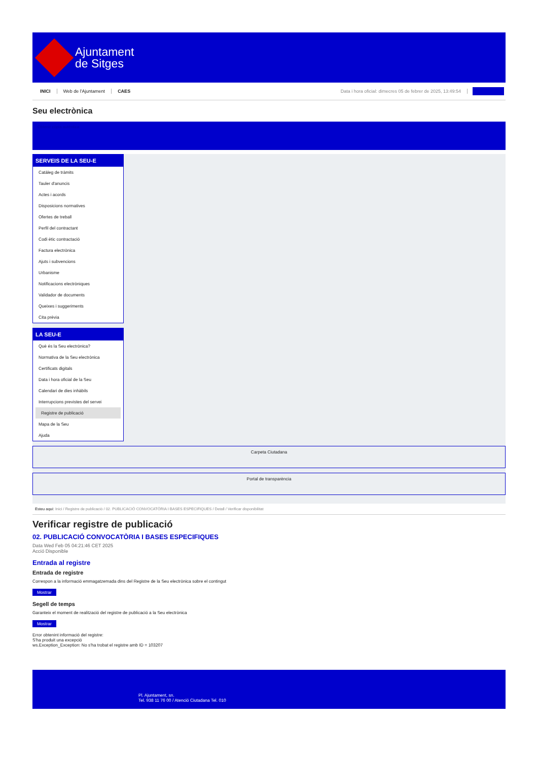Ajuntament
de Sitges
INICI Web de l'Ajuntament CAES Data i hora oficial: dimecres 05 de febrer de 2025, 13:49:54
Seu electrònica
Obtenir còpia autèntica
SERVEIS DE LA SEU-E
Catàleg de tràmits
Tauler d'anuncis
Actes i acords
Disposicions normatives
Ofertes de treball
Perfil del contractant
Codi ètic contractació
Factura electrònica
Ajuts i subvencions
Urbanisme
Notificacions electròniques
Validador de documents
Queixes i suggeriments
Cita prèvia
LA SEU-E
Què és la Seu electrònica?
Normativa de la Seu electrònica
Certificats digitals
Data i hora oficial de la Seu
Calendari de dies inhàbils
Interrupcions previstes del servei
Registre de publicació
Mapa de la Seu
Ajuda
Carpeta Ciutadana
Portal de transparència
Esteu aquí: Inici / Registre de publicació / 02. PUBLICACIÓ CONVOCATÒRIA I BASES ESPECIFIQUES / Detall / Verificar disponibilitat
Verificar registre de publicació
02. PUBLICACIÓ CONVOCATÒRIA I BASES ESPECIFIQUES
Data Wed Feb 05 04:21:46 CET 2025
Acció Disponible
Entrada al registre
Entrada de registre
Correspon a la informació emmagatzemada dins del Registre de la Seu electrònica sobre el contingut
Mostrar
Segell de temps
Garanteix el moment de realització del registre de publicació a la Seu electrònica
Mostrar
Error obtenint informació del registre:
S'ha produit una excepció
ws.Exception_Exception: No s'ha trobat el registre amb ID = 103207
Pl. Ajuntament, sn.
Tel. 938 11 76 00 / Atenció Ciutadana Tel. 010